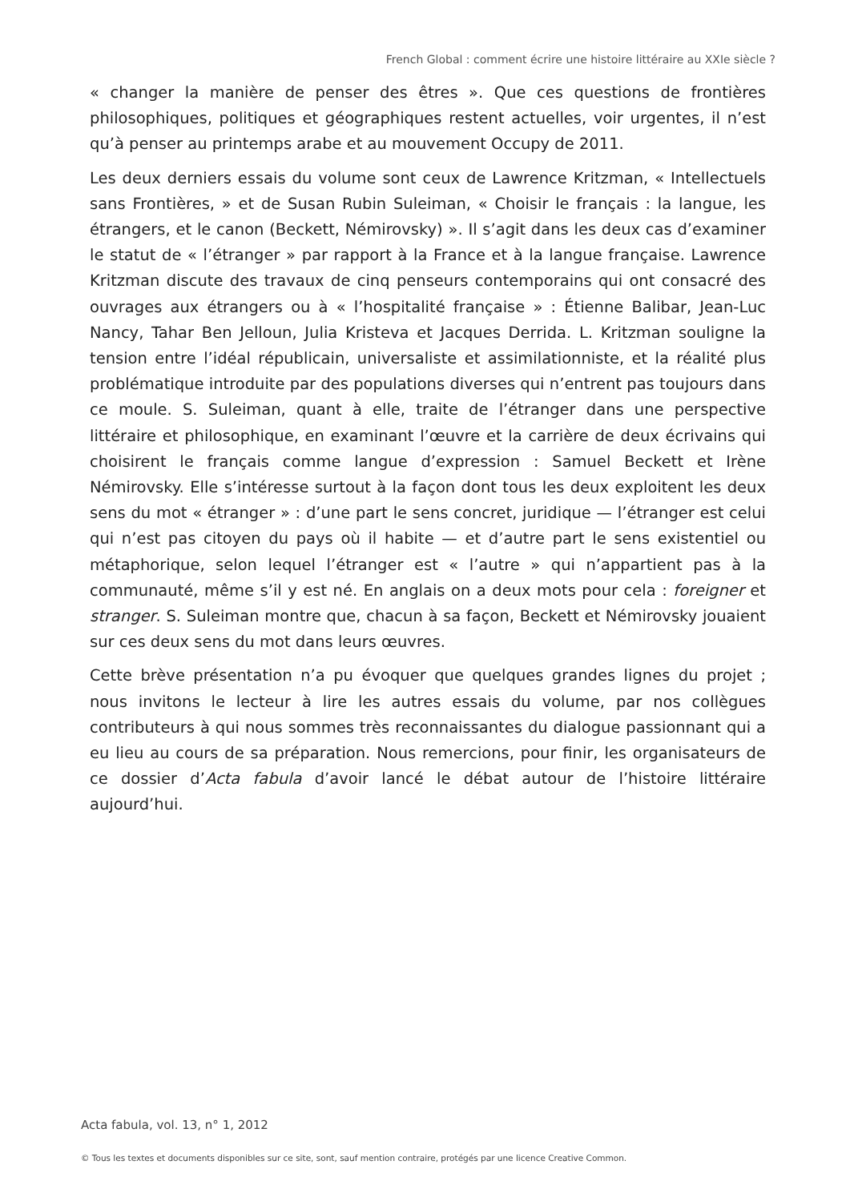French Global : comment écrire une histoire littéraire au XXIe siècle ?
« changer la manière de penser des êtres ». Que ces questions de frontières philosophiques, politiques et géographiques restent actuelles, voir urgentes, il n’est qu’à penser au printemps arabe et au mouvement Occupy de 2011.
Les deux derniers essais du volume sont ceux de Lawrence Kritzman, « Intellectuels sans Frontières, » et de Susan Rubin Suleiman, « Choisir le français : la langue, les étrangers, et le canon (Beckett, Némirovsky) ». Il s’agit dans les deux cas d’examiner le statut de « l’étranger » par rapport à la France et à la langue française. Lawrence Kritzman discute des travaux de cinq penseurs contemporains qui ont consacré des ouvrages aux étrangers ou à « l’hospitalité française » : Étienne Balibar, Jean-Luc Nancy, Tahar Ben Jelloun, Julia Kristeva et Jacques Derrida. L. Kritzman souligne la tension entre l’idéal républicain, universaliste et assimilationniste, et la réalité plus problématique introduite par des populations diverses qui n’entrent pas toujours dans ce moule. S. Suleiman, quant à elle, traite de l’étranger dans une perspective littéraire et philosophique, en examinant l’œuvre et la carrière de deux écrivains qui choisirent le français comme langue d’expression : Samuel Beckett et Irène Némirovsky. Elle s’intéresse surtout à la façon dont tous les deux exploitent les deux sens du mot « étranger » : d’une part le sens concret, juridique — l’étranger est celui qui n’est pas citoyen du pays où il habite — et d’autre part le sens existentiel ou métaphorique, selon lequel l’étranger est « l’autre » qui n’appartient pas à la communauté, même s’il y est né. En anglais on a deux mots pour cela : foreigner et stranger. S. Suleiman montre que, chacun à sa façon, Beckett et Némirovsky jouaient sur ces deux sens du mot dans leurs œuvres.
Cette brève présentation n’a pu évoquer que quelques grandes lignes du projet ; nous invitons le lecteur à lire les autres essais du volume, par nos collègues contributeurs à qui nous sommes très reconnaissantes du dialogue passionnant qui a eu lieu au cours de sa préparation. Nous remercions, pour finir, les organisateurs de ce dossier d’Acta fabula d’avoir lancé le débat autour de l’histoire littéraire aujourd’hui.
Acta fabula, vol. 13, n° 1, 2012
© Tous les textes et documents disponibles sur ce site, sont, sauf mention contraire, protégés par une licence Creative Common.